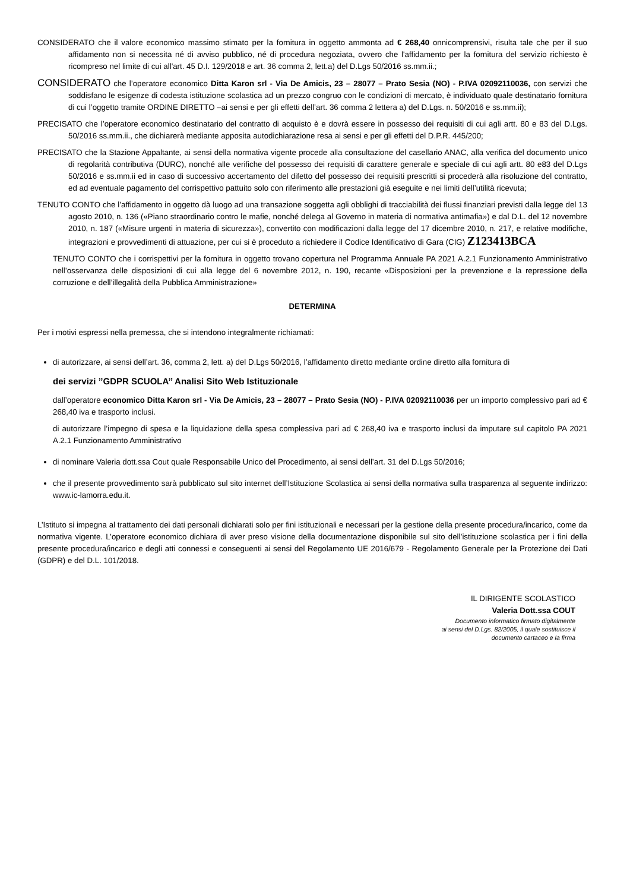CONSIDERATO che il valore economico massimo stimato per la fornitura in oggetto ammonta ad € 268,40 onnicomprensivi, risulta tale che per il suo affidamento non si necessita né di avviso pubblico, né di procedura negoziata, ovvero che l'affidamento per la fornitura del servizio richiesto è ricompreso nel limite di cui all'art. 45 D.I. 129/2018 e art. 36 comma 2, lett.a) del D.Lgs 50/2016 ss.mm.ii.;
CONSIDERATO che l’operatore economico Ditta Karon srl - Via De Amicis, 23 – 28077 – Prato Sesia (NO) - P.IVA 02092110036, con servizi che soddisfano le esigenze di codesta istituzione scolastica ad un prezzo congruo con le condizioni di mercato, è individuato quale destinatario fornitura di cui l’oggetto tramite ORDINE DIRETTO –ai sensi e per gli effetti dell’art. 36 comma 2 lettera a) del D.Lgs. n. 50/2016 e ss.mm.ii);
PRECISATO che l’operatore economico destinatario del contratto di acquisto è e dovrà essere in possesso dei requisiti di cui agli artt. 80 e 83 del D.Lgs. 50/2016 ss.mm.ii., che dichiarerà mediante apposita autodichiarazione resa ai sensi e per gli effetti del D.P.R. 445/200;
PRECISATO che la Stazione Appaltante, ai sensi della normativa vigente procede alla consultazione del casellario ANAC, alla verifica del documento unico di regolarità contributiva (DURC), nonché alle verifiche del possesso dei requisiti di carattere generale e speciale di cui agli artt. 80 e83 del D.Lgs 50/2016 e ss.mm.ii ed in caso di successivo accertamento del difetto del possesso dei requisiti prescritti si procederà alla risoluzione del contratto, ed ad eventuale pagamento del corrispettivo pattuito solo con riferimento alle prestazioni già eseguite e nei limiti dell’utilità ricevuta;
TENUTO CONTO che l’affidamento in oggetto dà luogo ad una transazione soggetta agli obblighi di tracciabilità dei flussi finanziari previsti dalla legge del 13 agosto 2010, n. 136 («Piano straordinario contro le mafie, nonché delega al Governo in materia di normativa antimafia») e dal D.L. del 12 novembre 2010, n. 187 («Misure urgenti in materia di sicurezza»), convertito con modificazioni dalla legge del 17 dicembre 2010, n. 217, e relative modifiche, integrazioni e provvedimenti di attuazione, per cui si è proceduto a richiedere il Codice Identificativo di Gara (CIG) Z123413BCA
TENUTO CONTO che i corrispettivi per la fornitura in oggetto trovano copertura nel Programma Annuale PA 2021 A.2.1 Funzionamento Amministrativo nell’osservanza delle disposizioni di cui alla legge del 6 novembre 2012, n. 190, recante «Disposizioni per la prevenzione e la repressione della corruzione e dell’illegalità della Pubblica Amministrazione»
DETERMINA
Per i motivi espressi nella premessa, che si intendono integralmente richiamati:
di autorizzare, ai sensi dell’art. 36, comma 2, lett. a) del D.Lgs 50/2016, l’affidamento diretto mediante ordine diretto alla fornitura di
dei servizi ’’GDPR SCUOLA’’ Analisi Sito Web Istituzionale
dall’operatore economico Ditta Karon srl - Via De Amicis, 23 – 28077 – Prato Sesia (NO) - P.IVA 02092110036 per un importo complessivo pari ad € 268,40 iva e trasporto inclusi.
di autorizzare l’impegno di spesa e la liquidazione della spesa complessiva pari ad € 268,40 iva e trasporto inclusi da imputare sul capitolo PA 2021 A.2.1 Funzionamento Amministrativo
di nominare Valeria dott.ssa Cout quale Responsabile Unico del Procedimento, ai sensi dell’art. 31 del D.Lgs 50/2016;
che il presente provvedimento sarà pubblicato sul sito internet dell’Istituzione Scolastica ai sensi della normativa sulla trasparenza al seguente indirizzo: www.ic-lamorra.edu.it.
L’Istituto si impegna al trattamento dei dati personali dichiarati solo per fini istituzionali e necessari per la gestione della presente procedura/incarico, come da normativa vigente. L’operatore economico dichiara di aver preso visione della documentazione disponibile sul sito dell’istituzione scolastica per i fini della presente procedura/incarico e degli atti connessi e conseguenti ai sensi del Regolamento UE 2016/679 - Regolamento Generale per la Protezione dei Dati (GDPR) e del D.L. 101/2018.
IL DIRIGENTE SCOLASTICO
Valeria Dott.ssa COUT
Documento informatico firmato digitalmente
ai sensi del D.Lgs. 82/2005, il quale sostituisce il
documento cartaceo e la firma